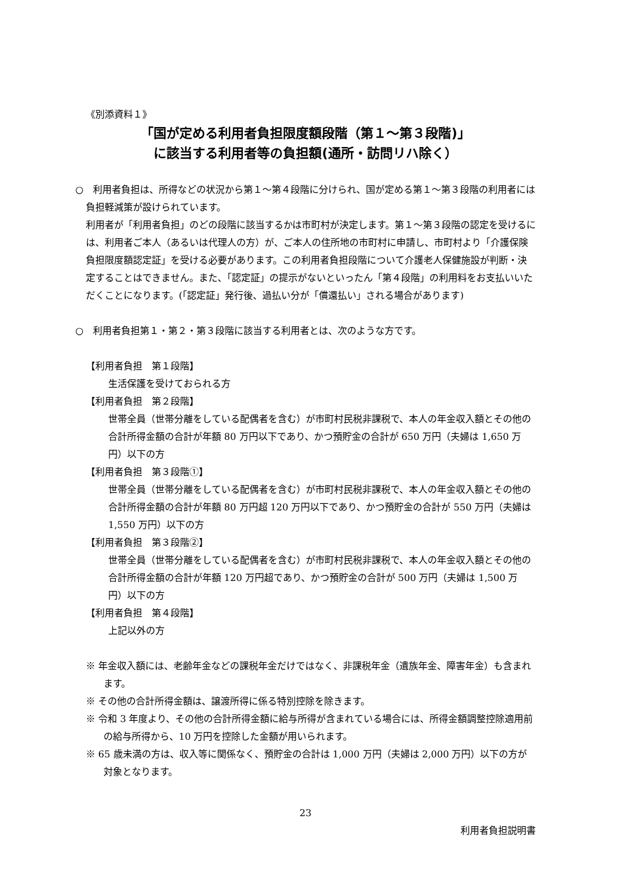《別添資料１》
「国が定める利用者負担限度額段階（第１～第３段階)」
に該当する利用者等の負担額(通所・訪問リハ除く）
○　利用者負担は、所得などの状況から第１～第４段階に分けられ、国が定める第１～第３段階の利用者には負担軽減策が設けられています。
利用者が「利用者負担」のどの段階に該当するかは市町村が決定します。第１～第３段階の認定を受けるには、利用者ご本人（あるいは代理人の方）が、ご本人の住所地の市町村に申請し、市町村より「介護保険負担限度額認定証」を受ける必要があります。この利用者負担段階について介護老人保健施設が判断・決定することはできません。また、「認定証」の提示がないといったん「第４段階」の利用料をお支払いいただくことになります。(「認定証」発行後、過払い分が「償還払い」される場合があります)
○　利用者負担第１・第２・第３段階に該当する利用者とは、次のような方です。
【利用者負担　第１段階】
生活保護を受けておられる方
【利用者負担　第２段階】
世帯全員（世帯分離をしている配偶者を含む）が市町村民税非課税で、本人の年金収入額とその他の合計所得金額の合計が年額 80 万円以下であり、かつ預貯金の合計が 650 万円（夫婦は 1,650 万円）以下の方
【利用者負担　第３段階①】
世帯全員（世帯分離をしている配偶者を含む）が市町村民税非課税で、本人の年金収入額とその他の合計所得金額の合計が年額 80 万円超 120 万円以下であり、かつ預貯金の合計が 550 万円（夫婦は 1,550 万円）以下の方
【利用者負担　第３段階②】
世帯全員（世帯分離をしている配偶者を含む）が市町村民税非課税で、本人の年金収入額とその他の合計所得金額の合計が年額 120 万円超であり、かつ預貯金の合計が 500 万円（夫婦は 1,500 万円）以下の方
【利用者負担　第４段階】
上記以外の方
※ 年金収入額には、老齢年金などの課税年金だけではなく、非課税年金（遺族年金、障害年金）も含まれます。
※ その他の合計所得金額は、譲渡所得に係る特別控除を除きます。
※ 令和 3 年度より、その他の合計所得金額に給与所得が含まれている場合には、所得金額調整控除適用前の給与所得から、10 万円を控除した金額が用いられます。
※ 65 歳未満の方は、収入等に関係なく、預貯金の合計は 1,000 万円（夫婦は 2,000 万円）以下の方が対象となります。
23
利用者負担説明書